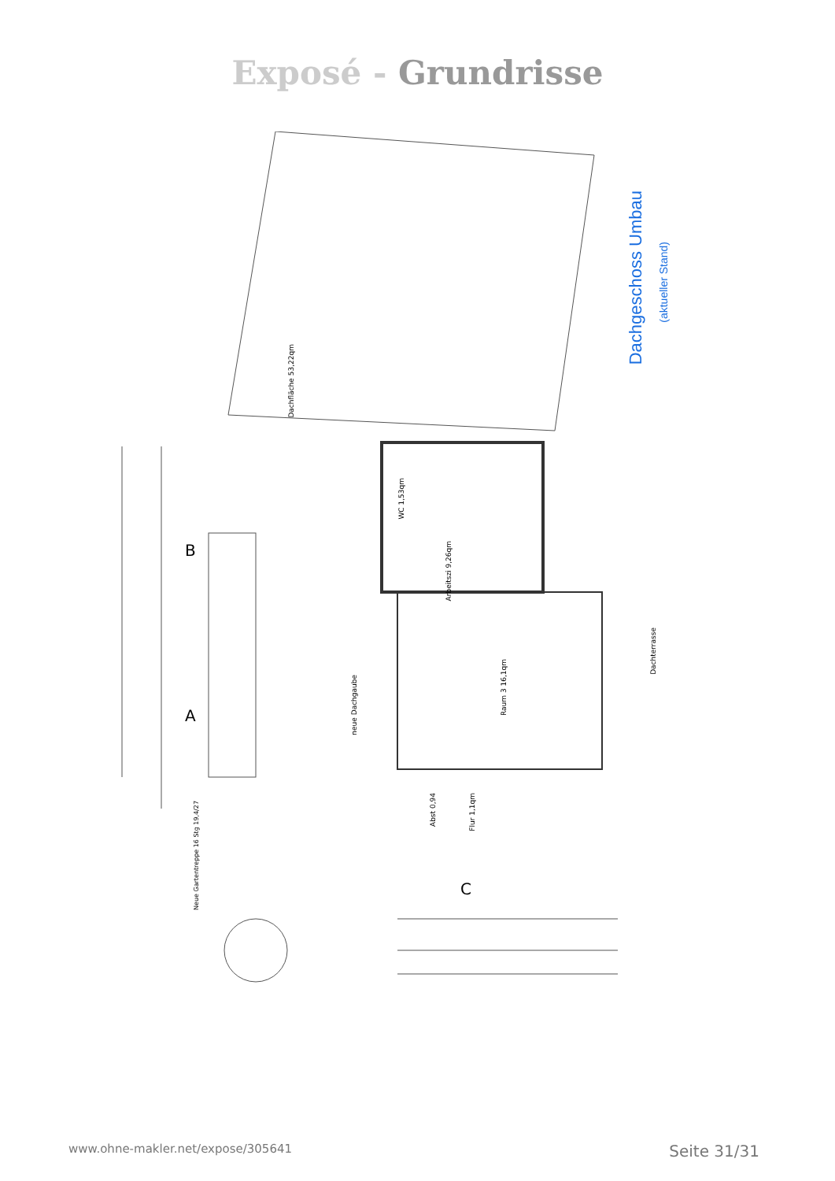Exposé - Grundrisse
Dachgeschoss Umbau
(aktueller Stand)
Dachfläche 53,22qm
WC 1,53qm
Arbeitszi 9,26qm
Raum 3 16,1qm
Dachterrasse
neue Dachgaube
Abst 0,94
Flur 1,1qm
Neue Gartentreppe 16 Stg 19,4/27
B
A
C
www.ohne-makler.net/expose/305641 Seite 31/31